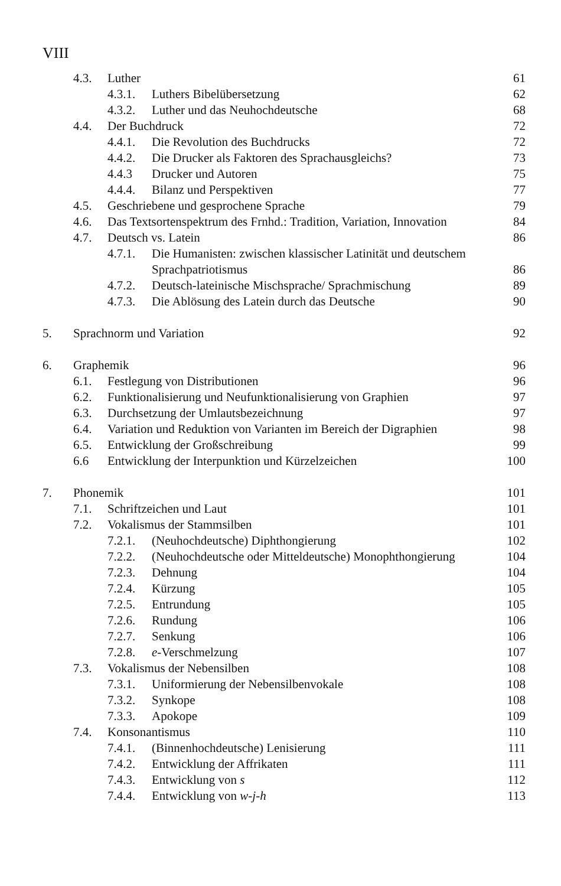VIII
4.3. Luther 61
4.3.1. Luthers Bibelübersetzung 62
4.3.2. Luther und das Neuhochdeutsche 68
4.4. Der Buchdruck 72
4.4.1. Die Revolution des Buchdrucks 72
4.4.2. Die Drucker als Faktoren des Sprachausgleichs? 73
4.4.3 Drucker und Autoren 75
4.4.4. Bilanz und Perspektiven 77
4.5. Geschriebene und gesprochene Sprache 79
4.6. Das Textsortenspektrum des Frnhd.: Tradition, Variation, Innovation 84
4.7. Deutsch vs. Latein 86
4.7.1. Die Humanisten: zwischen klassischer Latinität und deutschem
Sprachpatriotismus
86
4.7.2. Deutsch-lateinische Mischsprache/ Sprachmischung 89
4.7.3. Die Ablösung des Latein durch das Deutsche 90
5. Sprachnorm und Variation 92
6. Graphemik 96
6.1. Festlegung von Distributionen 96
6.2. Funktionalisierung und Neufunktionalisierung von Graphien 97
6.3. Durchsetzung der Umlautsbezeichnung 97
6.4. Variation und Reduktion von Varianten im Bereich der Digraphien 98
6.5. Entwicklung der Großschreibung 99
6.6 Entwicklung der Interpunktion und Kürzelzeichen 100
7. Phonemik 101
7.1. Schriftzeichen und Laut 101
7.2. Vokalismus der Stammsilben 101
7.2.1. (Neuhochdeutsche) Diphthongierung 102
7.2.2. (Neuhochdeutsche oder Mitteldeutsche) Monophthongierung 104
7.2.3. Dehnung 104
7.2.4. Kürzung 105
7.2.5. Entrundung 105
7.2.6. Rundung 106
7.2.7. Senkung 106
7.2.8. e-Verschmelzung 107
7.3. Vokalismus der Nebensilben 108
7.3.1. Uniformierung der Nebensilbenvokale 108
7.3.2. Synkope 108
7.3.3. Apokope 109
7.4. Konsonantismus 110
7.4.1. (Binnenhochdeutsche) Lenisierung 111
7.4.2. Entwicklung der Affrikaten 111
7.4.3. Entwicklung von s 112
7.4.4. Entwicklung von w-j-h 113